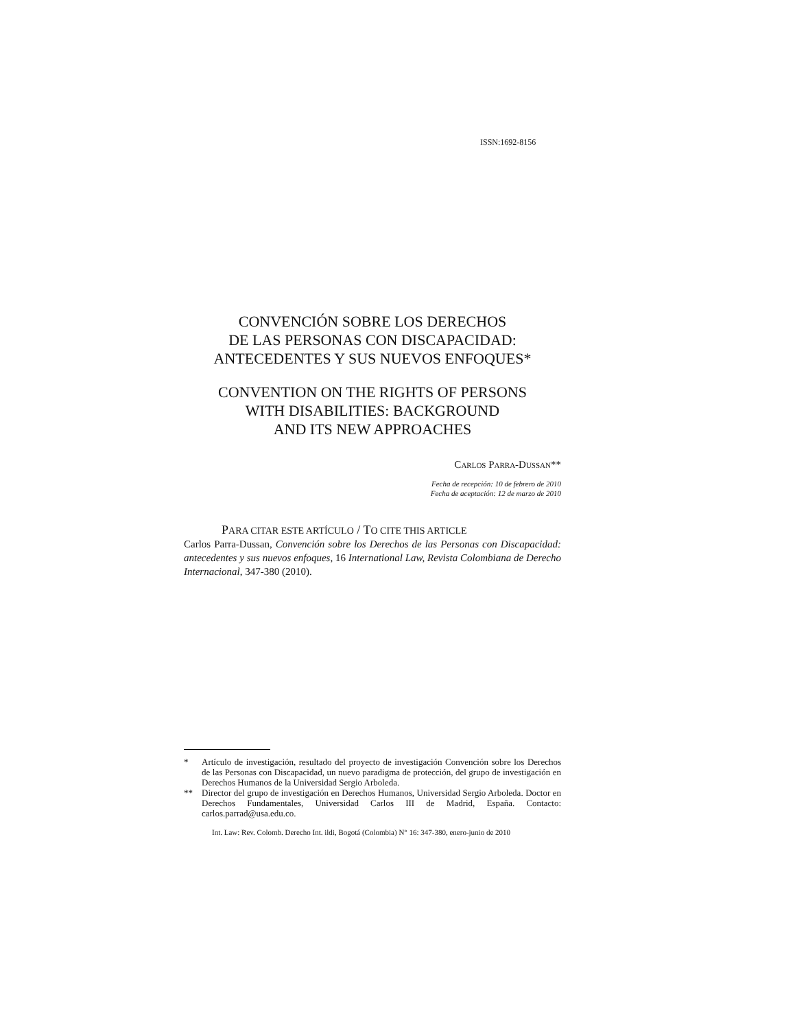ISSN:1692-8156
CONVENCIÓN SOBRE LOS DERECHOS
DE LAS PERSONAS CON DISCAPACIDAD:
ANTECEDENTES Y SUS NUEVOS ENFOQUES*
CONVENTION ON THE RIGHTS OF PERSONS
WITH DISABILITIES: BACKGROUND
AND ITS NEW APPROACHES
CARLOS PARRA-DUSSAN**
Fecha de recepción: 10 de febrero de 2010
Fecha de aceptación: 12 de marzo de 2010
PARA CITAR ESTE ARTÍCULO / TO CITE THIS ARTICLE
Carlos Parra-Dussan, Convención sobre los Derechos de las Personas con Discapacidad: antecedentes y sus nuevos enfoques, 16 International Law, Revista Colombiana de Derecho Internacional, 347-380 (2010).
* Artículo de investigación, resultado del proyecto de investigación Convención sobre los Derechos de las Personas con Discapacidad, un nuevo paradigma de protección, del grupo de investigación en Derechos Humanos de la Universidad Sergio Arboleda.
** Director del grupo de investigación en Derechos Humanos, Universidad Sergio Arboleda. Doctor en Derechos Fundamentales, Universidad Carlos III de Madrid, España. Contacto: carlos.parrad@usa.edu.co.
Int. Law: Rev. Colomb. Derecho Int. ildi, Bogotá (Colombia) N° 16: 347-380, enero-junio de 2010